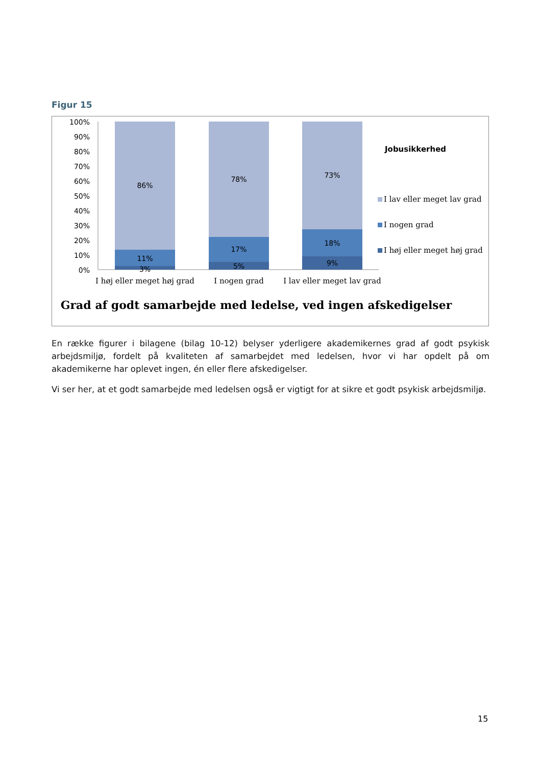Figur 15
100%
90%
80%
70%
60%
50%
40%
30%
20%
10%
0%
86%
11%
3%
78%
17%
5%
73%
18%
9%
I høj eller meget høj grad
I nogen grad
I lav eller meget lav grad
Jobusikkerhed
I lav eller meget lav grad
I nogen grad
I høj eller meget høj grad
Grad af godt samarbejde med ledelse, ved ingen afskedigelser
En række figurer i bilagene (bilag 10-12) belyser yderligere akademikernes grad af godt psykisk arbejdsmiljø, fordelt på kvaliteten af samarbejdet med ledelsen, hvor vi har opdelt på om akademikerne har oplevet ingen, én eller flere afskedigelser.
Vi ser her, at et godt samarbejde med ledelsen også er vigtigt for at sikre et godt psykisk arbejdsmiljø.
15